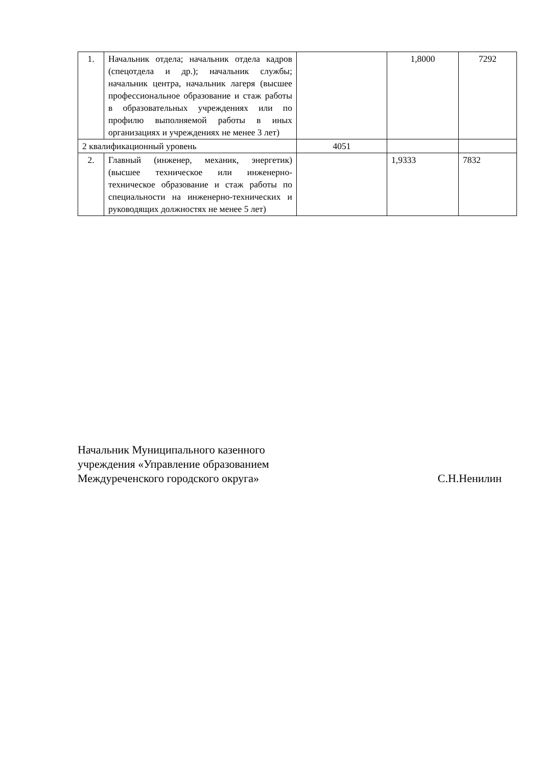| 1. | Начальник отдела; начальник отдела кадров (спецотдела и др.); начальник службы; начальник центра, начальник лагеря (высшее профессиональное образование и стаж работы в образовательных учреждениях или по профилю выполняемой работы в иных организациях и учреждениях не менее 3 лет) | | 1,8000 | 7292 |
| 2 квалификационный уровень | | 4051 | | |
| 2. | Главный (инженер, механик, энергетик) (высшее техническое или инженерно-техническое образование и стаж работы по специальности на инженерно-технических и руководящих должностях не менее 5 лет) | | 1,9333 | 7832 |
Начальник Муниципального казенного
учреждения «Управление образованием
Междуреченского городского округа»
С.Н.Ненилин